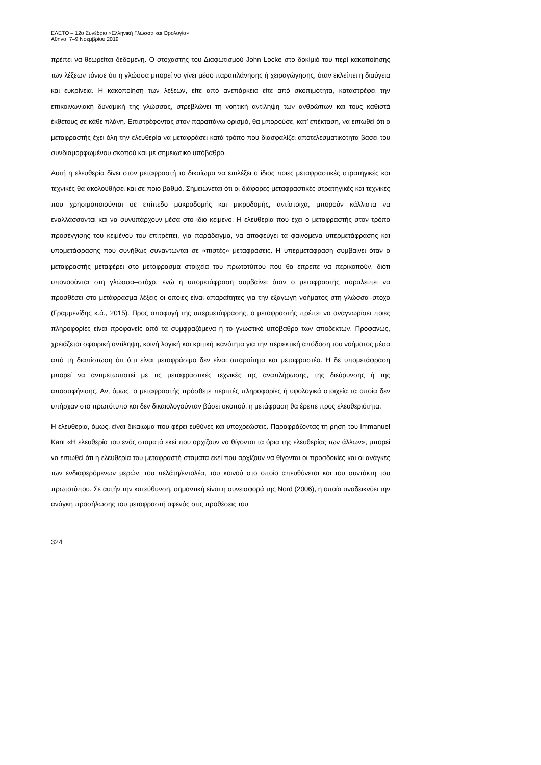ΕΛΕΤΟ – 12ο Συνέδριο «Ελληνική Γλώσσα και Ορολογία»
Αθήνα, 7–9 Νοεμβρίου 2019
πρέπει να θεωρείται δεδομένη. Ο στοχαστής του Διαφωτισμού John Locke στο δοκίμιό του περί κακοποίησης των λέξεων τόνισε ότι η γλώσσα μπορεί να γίνει μέσο παραπλάνησης ή χειραγώγησης, όταν εκλείπει η διαύγεια και ευκρίνεια. Η κακοποίηση των λέξεων, είτε από ανεπάρκεια είτε από σκοπιμότητα, καταστρέφει την επικοινωνιακή δυναμική της γλώσσας, στρεβλώνει τη νοητική αντίληψη των ανθρώπων και τους καθιστά έκθετους σε κάθε πλάνη. Επιστρέφοντας στον παραπάνω ορισμό, θα μπορούσε, κατ’ επέκταση, να ειπωθεί ότι ο μεταφραστής έχει όλη την ελευθερία να μεταφράσει κατά τρόπο που διασφαλίζει αποτελεσματικότητα βάσει του συνδιαμορφωμένου σκοπού και με σημειωτικό υπόβαθρο.
Αυτή η ελευθερία δίνει στον μεταφραστή το δικαίωμα να επιλέξει ο ίδιος ποιες μεταφραστικές στρατηγικές και τεχνικές θα ακολουθήσει και σε ποιο βαθμό. Σημειώνεται ότι οι διάφορες μεταφραστικές στρατηγικές και τεχνικές που χρησιμοποιούνται σε επίπεδο μακροδομής και μικροδομής, αντίστοιχα, μπορούν κάλλιστα να εναλλάσσονται και να συνυπάρχουν μέσα στο ίδιο κείμενο. Η ελευθερία που έχει ο μεταφραστής στον τρόπο προσέγγισης του κειμένου του επιτρέπει, για παράδειγμα, να αποφεύγει τα φαινόμενα υπερμετάφρασης και υπομετάφρασης που συνήθως συναντώνται σε «πιστές» μεταφράσεις. Η υπερμετάφραση συμβαίνει όταν ο μεταφραστής μεταφέρει στο μετάφρασμα στοιχεία του πρωτοτύπου που θα έπρεπε να περικοπούν, διότι υπονοούνται στη γλώσσα–στόχο, ενώ η υπομετάφραση συμβαίνει όταν ο μεταφραστής παραλείπει να προσθέσει στο μετάφρασμα λέξεις οι οποίες είναι απαραίτητες για την εξαγωγή νοήματος στη γλώσσα–στόχο (Γραμμενίδης κ.ά., 2015). Προς αποφυγή της υπερμετάφρασης, ο μεταφραστής πρέπει να αναγνωρίσει ποιες πληροφορίες είναι προφανείς από τα συμφραζόμενα ή το γνωστικό υπόβαθρο των αποδεκτών. Προφανώς, χρειάζεται σφαιρική αντίληψη, κοινή λογική και κριτική ικανότητα για την περιεκτική απόδοση του νοήματος μέσα από τη διαπίστωση ότι ό,τι είναι μεταφράσιμο δεν είναι απαραίτητα και μεταφραστέο. Η δε υπομετάφραση μπορεί να αντιμετωπιστεί με τις μεταφραστικές τεχνικές της αναπλήρωσης, της διεύρυνσης ή της αποσαφήνισης. Αν, όμως, ο μεταφραστής πρόσθετε περιττές πληροφορίες ή υφολογικά στοιχεία τα οποία δεν υπήρχαν στο πρωτότυπο και δεν δικαιολογούνταν βάσει σκοπού, η μετάφραση θα έρεπε προς ελευθεριότητα.
Η ελευθερία, όμως, είναι δικαίωμα που φέρει ευθύνες και υποχρεώσεις. Παραφράζοντας τη ρήση του Immanuel Kant «Η ελευθερία του ενός σταματά εκεί που αρχίζουν να θίγονται τα όρια της ελευθερίας των άλλων», μπορεί να ειπωθεί ότι η ελευθερία του μεταφραστή σταματά εκεί που αρχίζουν να θίγονται οι προσδοκίες και οι ανάγκες των ενδιαφερόμενων μερών: του πελάτη/εντολέα, του κοινού στο οποίο απευθύνεται και του συντάκτη του πρωτοτύπου. Σε αυτήν την κατεύθυνση, σημαντική είναι η συνεισφορά της Nord (2006), η οποία αναδεικνύει την ανάγκη προσήλωσης του μεταφραστή αφενός στις προθέσεις του
324